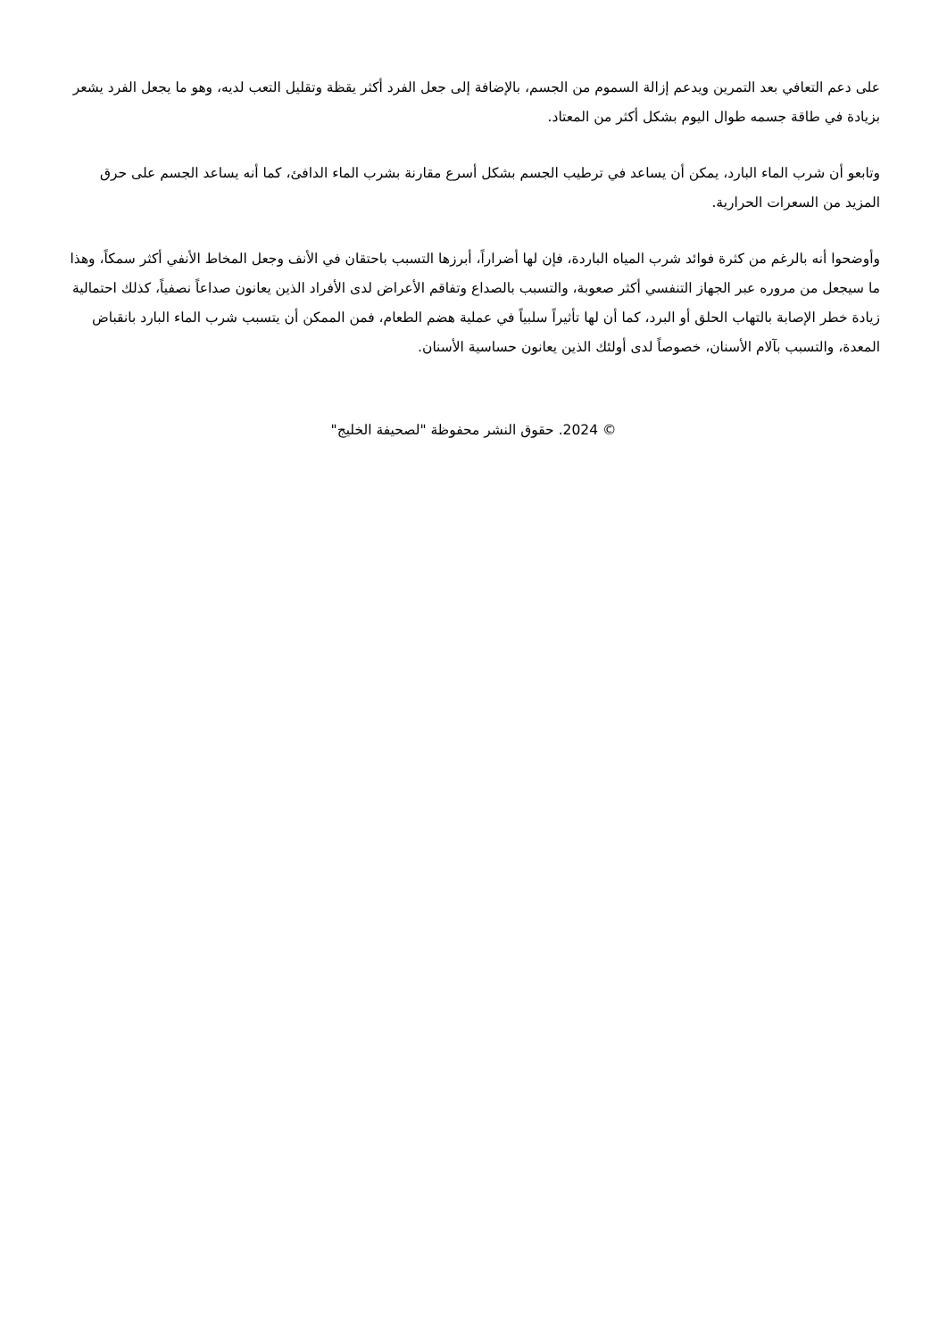على دعم التعافي بعد التمرين ويدعم إزالة السموم من الجسم، بالإضافة إلى جعل الفرد أكثر يقظة وتقليل التعب لديه، وهو ما يجعل الفرد يشعر بزيادة في طاقة جسمه طوال اليوم بشكل أكثر من المعتاد.
وتابعو أن شرب الماء البارد، يمكن أن يساعد في ترطيب الجسم بشكل أسرع مقارنة بشرب الماء الدافئ، كما أنه يساعد الجسم على حرق المزيد من السعرات الحرارية.
وأوضحوا أنه بالرغم من كثرة فوائد شرب المياه الباردة، فإن لها أضراراً، أبرزها التسبب باحتقان في الأنف وجعل المخاط الأنفي أكثر سمكاً، وهذا ما سيجعل من مروره عبر الجهاز التنفسي أكثر صعوبة، والتسبب بالصداع وتفاقم الأعراض لدى الأفراد الذين يعانون صداعاً نصفياً، كذلك احتمالية زيادة خطر الإصابة بالتهاب الحلق أو البرد، كما أن لها تأثيراً سلبياً في عملية هضم الطعام، فمن الممكن أن يتسبب شرب الماء البارد بانقباض المعدة، والتسبب بآلام الأسنان، خصوصاً لدى أولئك الذين يعانون حساسية الأسنان.
© 2024. حقوق النشر محفوظة "لصحيفة الخليج"